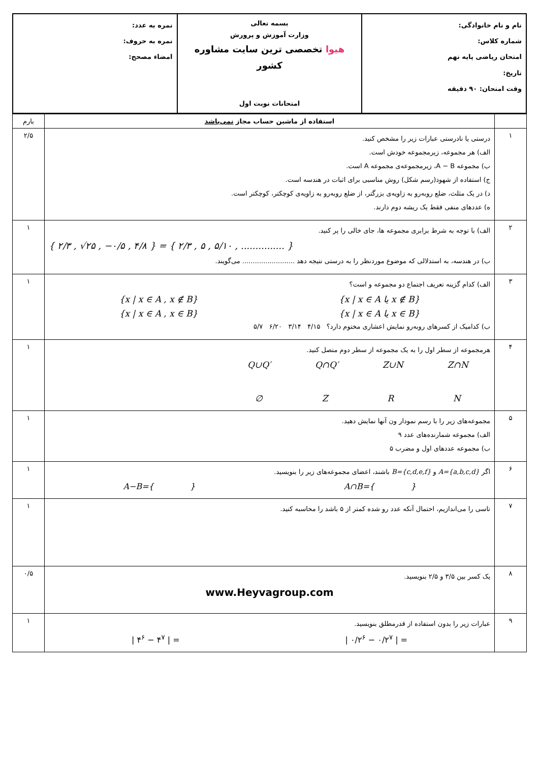| نام و نام خانوادگی: شماره کلاس: امتحان ریاضی پایه نهم تاریخ: وقت امتحان: ۹۰ دقیقه | بسمه تعالی وزارت آموزش و پرورش هیوا تخصصی ترین سایت مشاوره کشور امتحانات نوبت اول | نمره به عدد: نمره به حروف: امضاء مصحح: |
| | استفاده از ماشین حساب مجاز نمی‌باشد | بارم |
| ۱ | درستی یا نادرستی عبارات زیر را مشخص کنید. الف) هر مجموعه، زیرمجموعه خودش است. ب) مجموعه A − B، زیرمجموعه‌ی مجموعه A است. ج) استفاده از شهود(رسم شکل) روش مناسبی برای اثبات در هندسه است. د) در یک مثلث، ضلع روبه‌رو به زاویه‌ی بزرگتر، از ضلع روبه‌رو به زاویه‌ی کوچکتر، کوچکتر است. ه) عددهای منفی فقط یک ریشه دوم دارند. | ۲/۵ |
| ۲ | الف) با توجه به شرط برابری مجموعه ها، جای خالی را پر کنید. { ۲/۳ , √۲۵ , −۰/۵ , ۴/۸ } = { ۲/۳ , ۵ , ۵/۱۰ , ............... } ب) در هندسه، به استدلالی که موضوع موردنظر را به درستی نتیجه دهد ......................... می‌گویند. | ۱ |
| ۳ | الف) کدام گزینه تعریف اجتماع دو مجموعه و است؟ {x / x ∈ A , x ∉ B} {x / x ∈ A یا x ∉ B} {x / x ∈ A , x ∈ B} {x / x ∈ A یا x ∈ B} ب) کدامیک از کسرهای روبه‌رو نمایش اعشاری مختوم دارد؟ ۴/۱۵ ۳/۱۴ ۶/۲۰ ۵/۷ | ۱ |
| ۴ | هرمجموعه از سطر اول را به یک مجموعه از سطر دوم متصل کنید. Q∪Q′ Q∩Q′ Z∪N Z∩N ∅ Z R N | ۱ |
| ۵ | مجموعه‌های زیر را با رسم نمودار ون آنها نمایش دهید. الف) مجموعه شمارنده‌های عدد ۹ ب) مجموعه عددهای اول و مضرب ۵ | ۱ |
| ۶ | اگر A={a,b,c,d} و B={c,d,e,f} باشند، اعضای مجموعه‌های زیر را بنویسید. A−B={ } A∩B={ } | ۱ |
| ۷ | تاسی را می‌اندازیم، احتمال آنکه عدد رو شده کمتر از ۵ باشد را محاسبه کنید. | ۱ |
| ۸ | یک کسر بین ۳/۵ و ۲/۵ بنویسید. www.Heyvagroup.com | ۰/۵ |
| ۹ | عبارات زیر را بدون استفاده از قدرمطلق بنویسید. / ۴<sup>۶</sup> − ۴<sup>۷</sup> / = / ۰/۲<sup>۶</sup> − ۰/۲<sup>۷</sup> / = | ۱ |